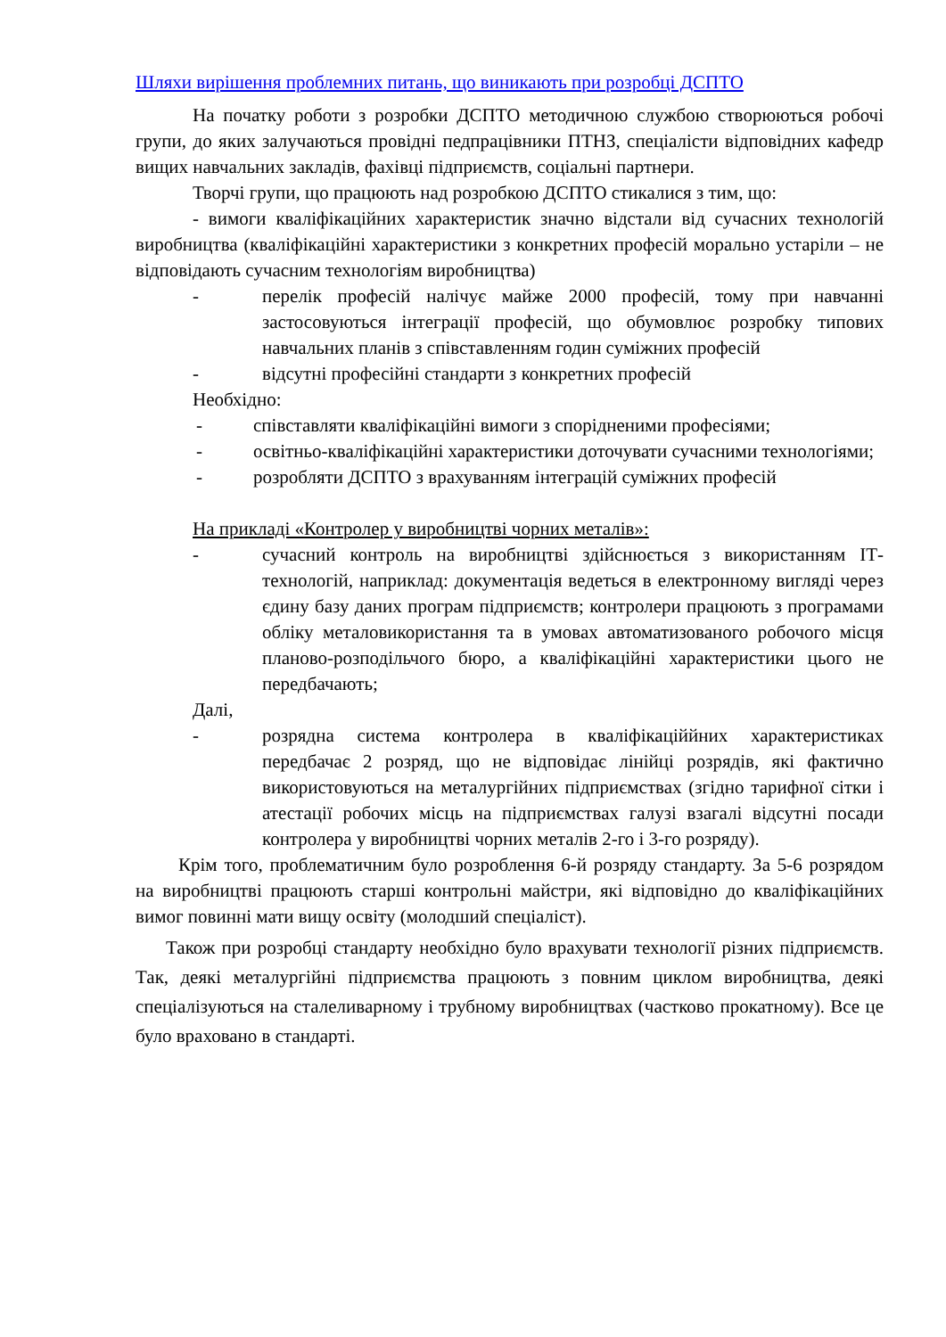Шляхи вирішення проблемних питань, що виникають при розробці ДСПТО
На початку роботи з розробки ДСПТО методичною службою створюються робочі групи, до яких залучаються провідні педпрацівники ПТНЗ, спеціалісти відповідних кафедр вищих навчальних закладів, фахівці підприємств, соціальні партнери.
Творчі групи, що працюють над розробкою ДСПТО стикалися з тим, що:
- вимоги кваліфікаційних характеристик значно відстали від сучасних технологій виробництва (кваліфікаційні характеристики з конкретних професій морально устаріли – не відповідають сучасним технологіям виробництва)
- перелік професій налічує майже 2000 професій, тому при навчанні застосовуються інтеграції професій, що обумовлює розробку типових навчальних планів з співставленням годин суміжних професій
- відсутні професійні стандарти з конкретних професій
Необхідно:
- співставляти кваліфікаційні вимоги з спорідненими професіями;
- освітньо-кваліфікаційні характеристики доточувати сучасними технологіями;
- розробляти ДСПТО з врахуванням інтеграцій суміжних професій
На прикладі «Контролер у виробництві чорних металів»:
- сучасний контроль на виробництві здійснюється з використанням ІТ-технологій, наприклад: документація ведеться в електронному вигляді через єдину базу даних програм підприємств; контролери працюють з програмами обліку металовикористання та в умовах автоматизованого робочого місця планово-розподільчого бюро, а кваліфікаційні характеристики цього не передбачають;
Далі,
- розрядна система контролера в кваліфікаціййних характеристиках передбачає 2 розряд, що не відповідає лінійці розрядів, які фактично використовуються на металургійних підприємствах (згідно тарифної сітки і атестації робочих місць на підприємствах галузі взагалі відсутні посади контролера у виробництві чорних металів 2-го і 3-го розряду).
Крім того, проблематичним було розроблення 6-й розряду стандарту. За 5-6 розрядом на виробництві працюють старші контрольні майстри, які відповідно до кваліфікаційних вимог повинні мати вищу освіту (молодший спеціаліст).
Також при розробці стандарту необхідно було врахувати технології різних підприємств. Так, деякі металургійні підприємства працюють з повним циклом виробництва, деякі спеціалізуються на сталеливарному і трубному виробництвах (частково прокатному). Все це було враховано в стандарті.